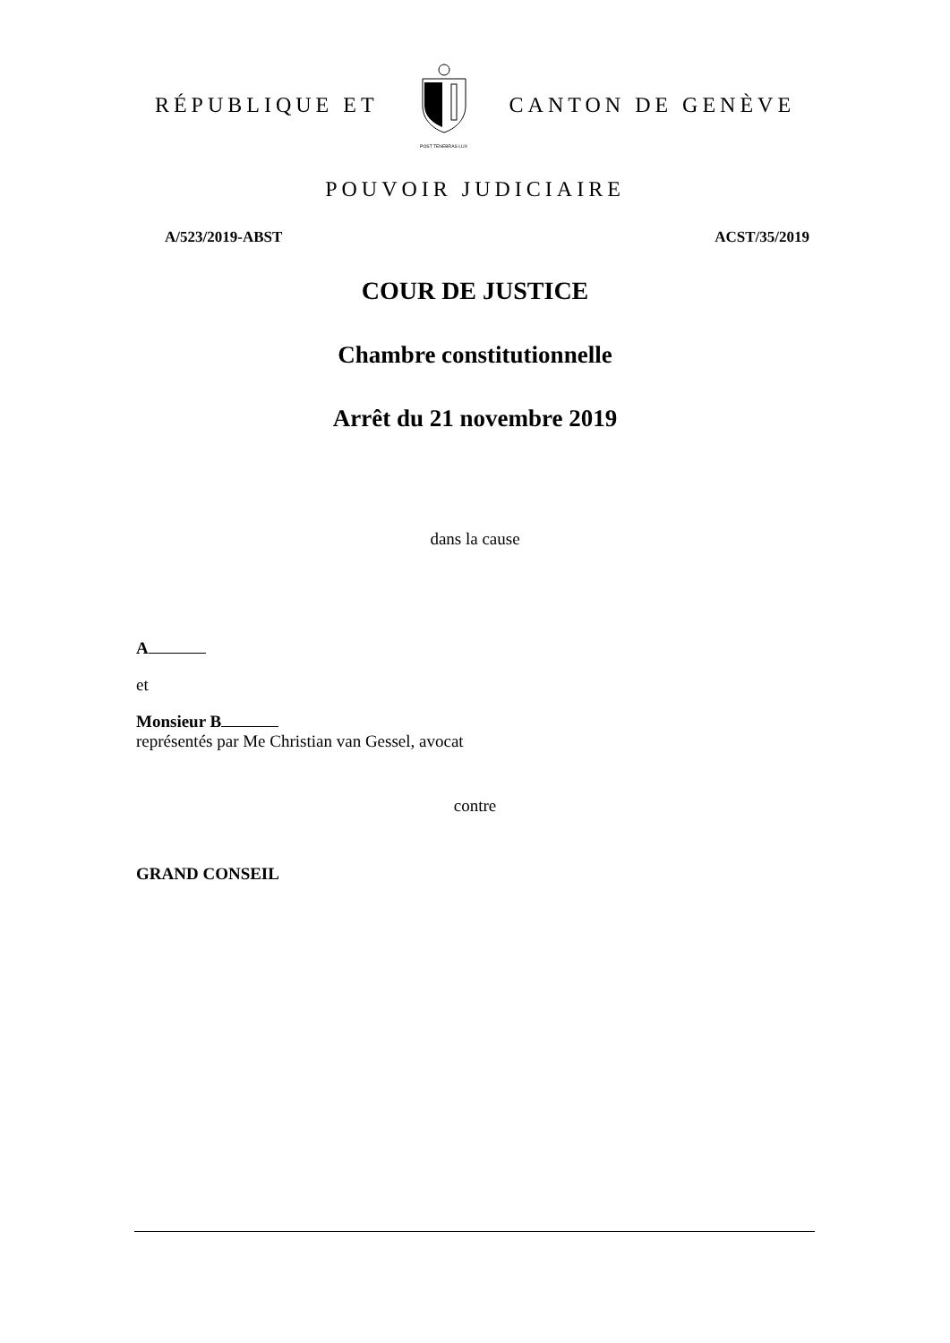RÉPUBLIQUE ET
POST TENEBRAS LUX
CANTON DE GENÈVE
POUVOIR JUDICIAIRE
A/523/2019-ABST ACST/35/2019
COUR DE JUSTICE
Chambre constitutionnelle
Arrêt du 21 novembre 2019
dans la cause
A
et
Monsieur B
représentés par Me Christian van Gessel, avocat
contre
GRAND CONSEIL